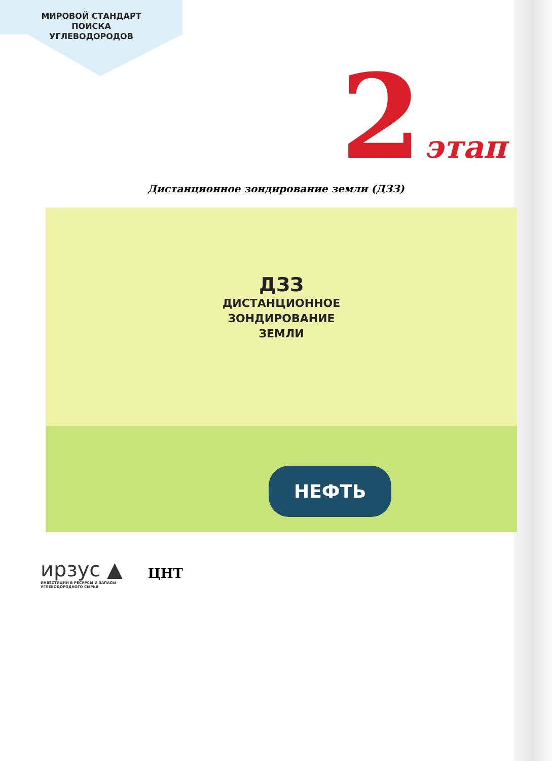МИРОВОЙ СТАНДАРТ
ПОИСКА
УГЛЕВОДОРОДОВ
2 этап
Дистанционное зондирование земли (ДЗЗ)
ДЗЗ
ДИСТАНЦИОННОЕ
ЗОНДИРОВАНИЕ
ЗЕМЛИ
НЕФТЬ
ирзус ▲
ИНВЕСТИЦИИ В РЕСУРСЫ И ЗАПАСЫ
УГЛЕВОДОРОДНОГО СЫРЬЯ
ЦНТ